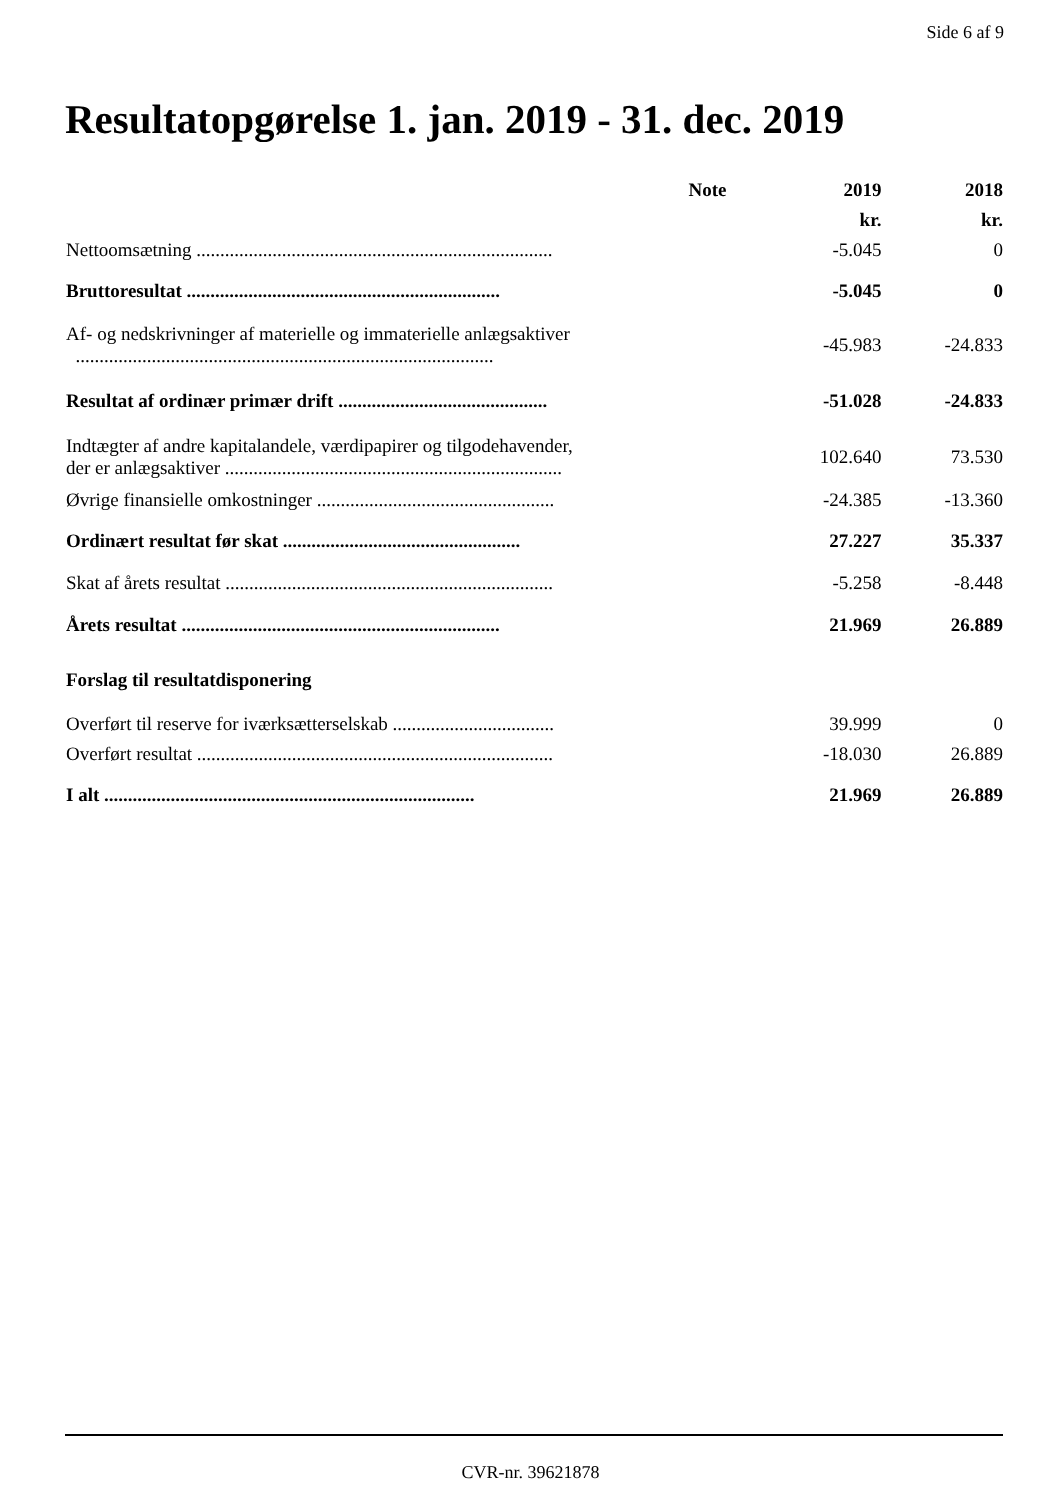Side 6 af 9
Resultatopgørelse 1. jan. 2019 - 31. dec. 2019
| | Note | 2019 | 2018 |
| --- | --- | --- | --- |
| | | kr. | kr. |
| Nettoomsætning ........................................................................... | | -5.045 | 0 |
| Bruttoresultat .................................................................. | | -5.045 | 0 |
| Af- og nedskrivninger af materielle og immaterielle anlægsaktiver ........................................................................................ | | -45.983 | -24.833 |
| Resultat af ordinær primær drift ............................................ | | -51.028 | -24.833 |
| Indtægter af andre kapitalandele, værdipapirer og tilgodehavender, der er anlægsaktiver ....................................................................... | | 102.640 | 73.530 |
| Øvrige finansielle omkostninger .................................................. | | -24.385 | -13.360 |
| Ordinært resultat før skat .................................................. | | 27.227 | 35.337 |
| Skat af årets resultat ..................................................................... | | -5.258 | -8.448 |
| Årets resultat ................................................................... | | 21.969 | 26.889 |
| Forslag til resultatdisponering | | | |
| Overført til reserve for iværksætterselskab .................................. | | 39.999 | 0 |
| Overført resultat ........................................................................... | | -18.030 | 26.889 |
| I alt .............................................................................. | | 21.969 | 26.889 |
CVR-nr. 39621878